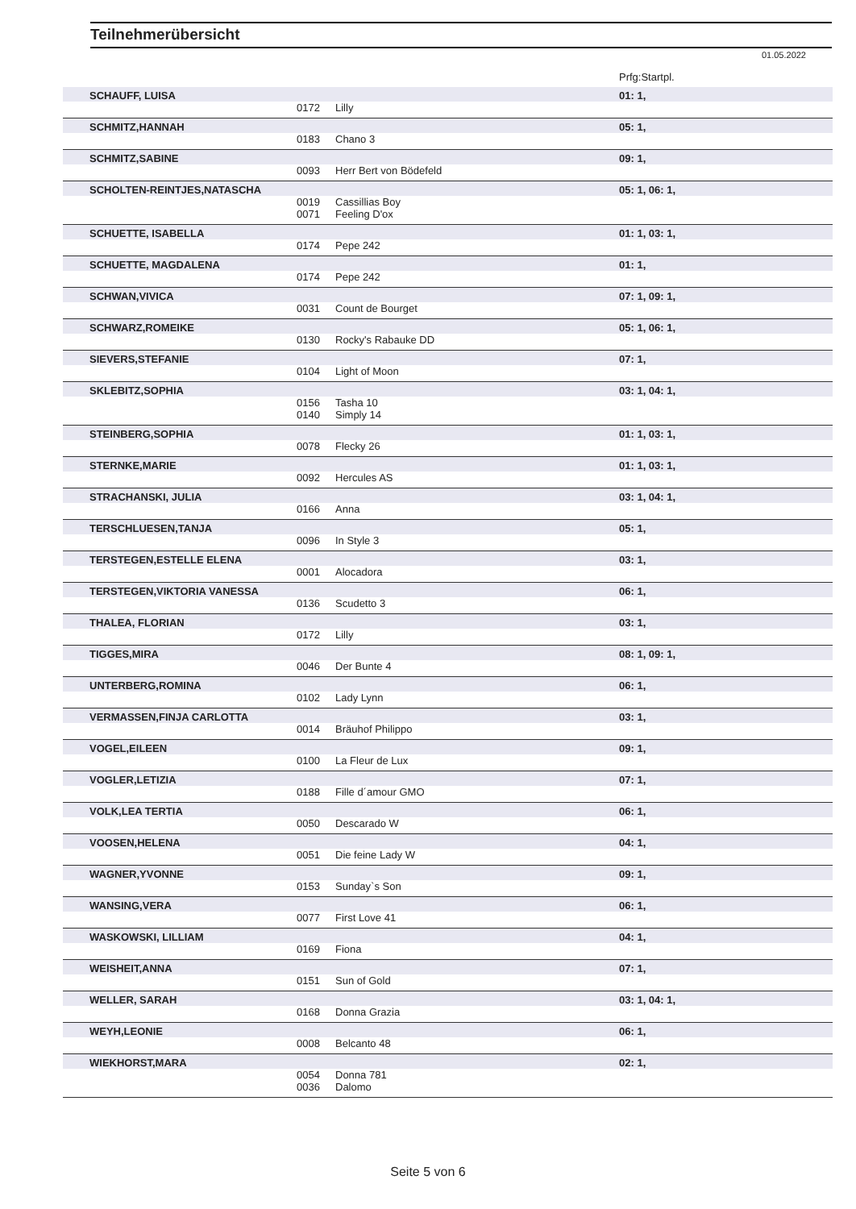Teilnehmerübersicht
01.05.2022
| | | | Prfg:Startpl. |
| SCHAUFF, LUISA | | | 01: 1, |
| | 0172 | Lilly | |
| SCHMITZ,HANNAH | | | 05: 1, |
| | 0183 | Chano 3 | |
| SCHMITZ,SABINE | | | 09: 1, |
| | 0093 | Herr Bert von Bödefeld | |
| SCHOLTEN-REINTJES,NATASCHA | | | 05: 1, 06: 1, |
| | 0019 | Cassillias Boy | |
| | 0071 | Feeling D'ox | |
| SCHUETTE, ISABELLA | | | 01: 1, 03: 1, |
| | 0174 | Pepe 242 | |
| SCHUETTE, MAGDALENA | | | 01: 1, |
| | 0174 | Pepe 242 | |
| SCHWAN,VIVICA | | | 07: 1, 09: 1, |
| | 0031 | Count de Bourget | |
| SCHWARZ,ROMEIKE | | | 05: 1, 06: 1, |
| | 0130 | Rocky's Rabauke DD | |
| SIEVERS,STEFANIE | | | 07: 1, |
| | 0104 | Light of Moon | |
| SKLEBITZ,SOPHIA | | | 03: 1, 04: 1, |
| | 0156 | Tasha 10 | |
| | 0140 | Simply 14 | |
| STEINBERG,SOPHIA | | | 01: 1, 03: 1, |
| | 0078 | Flecky 26 | |
| STERNKE,MARIE | | | 01: 1, 03: 1, |
| | 0092 | Hercules AS | |
| STRACHANSKI, JULIA | | | 03: 1, 04: 1, |
| | 0166 | Anna | |
| TERSCHLUESEN,TANJA | | | 05: 1, |
| | 0096 | In Style 3 | |
| TERSTEGEN,ESTELLE ELENA | | | 03: 1, |
| | 0001 | Alocadora | |
| TERSTEGEN,VIKTORIA VANESSA | | | 06: 1, |
| | 0136 | Scudetto 3 | |
| THALEA, FLORIAN | | | 03: 1, |
| | 0172 | Lilly | |
| TIGGES,MIRA | | | 08: 1, 09: 1, |
| | 0046 | Der Bunte 4 | |
| UNTERBERG,ROMINA | | | 06: 1, |
| | 0102 | Lady Lynn | |
| VERMASSEN,FINJA CARLOTTA | | | 03: 1, |
| | 0014 | Bräuhof Philippo | |
| VOGEL,EILEEN | | | 09: 1, |
| | 0100 | La Fleur de Lux | |
| VOGLER,LETIZIA | | | 07: 1, |
| | 0188 | Fille d´amour GMO | |
| VOLK,LEA TERTIA | | | 06: 1, |
| | 0050 | Descarado W | |
| VOOSEN,HELENA | | | 04: 1, |
| | 0051 | Die feine Lady W | |
| WAGNER,YVONNE | | | 09: 1, |
| | 0153 | Sunday`s Son | |
| WANSING,VERA | | | 06: 1, |
| | 0077 | First Love 41 | |
| WASKOWSKI, LILLIAM | | | 04: 1, |
| | 0169 | Fiona | |
| WEISHEIT,ANNA | | | 07: 1, |
| | 0151 | Sun of Gold | |
| WELLER, SARAH | | | 03: 1, 04: 1, |
| | 0168 | Donna Grazia | |
| WEYH,LEONIE | | | 06: 1, |
| | 0008 | Belcanto 48 | |
| WIEKHORST,MARA | | | 02: 1, |
| | 0054 | Donna 781 | |
| | 0036 | Dalomo | |
Seite 5 von 6